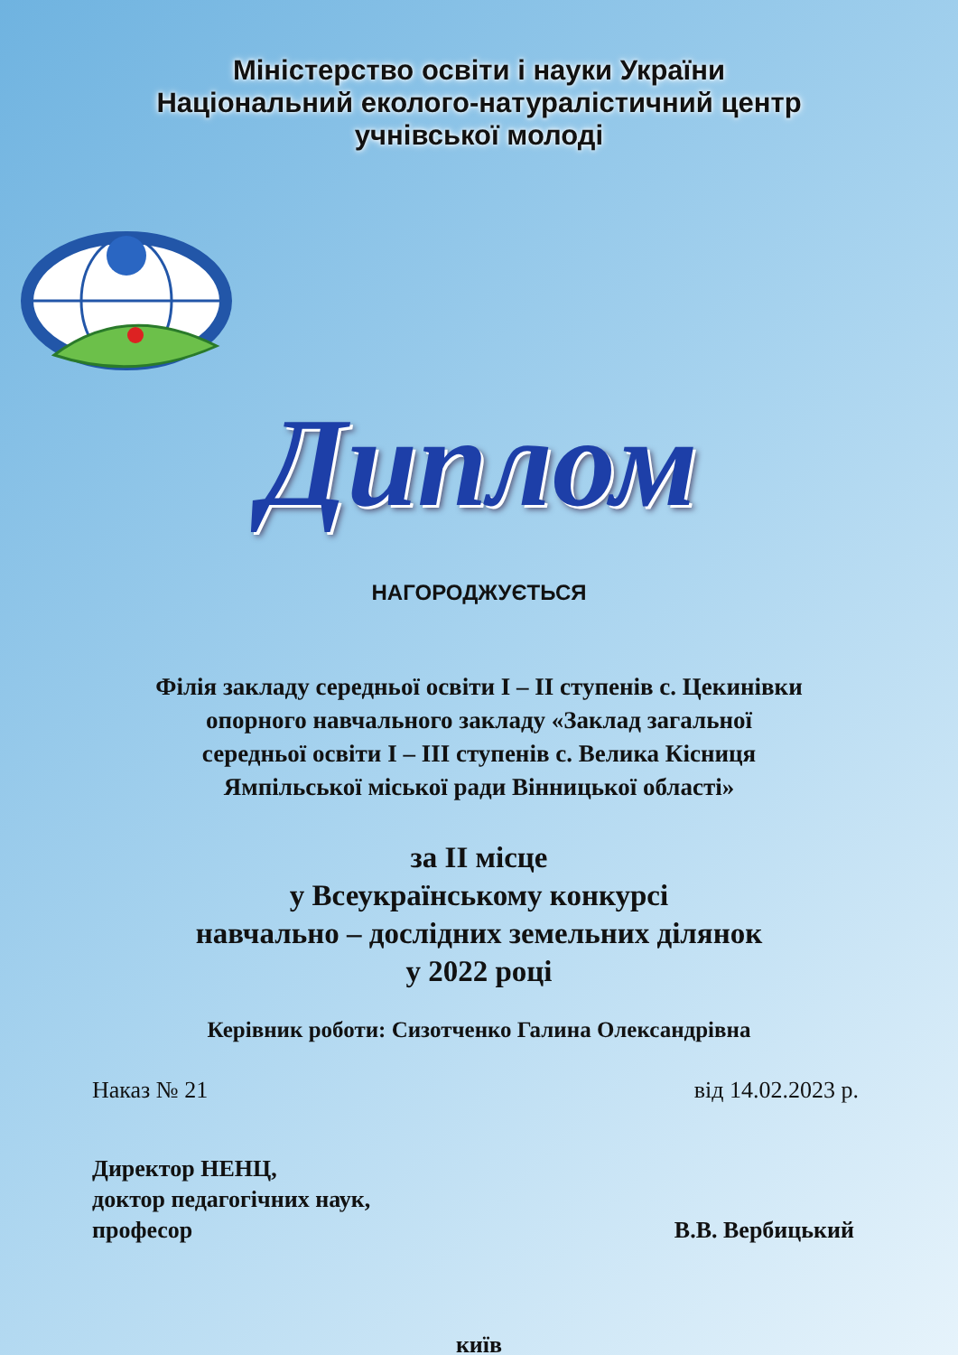Міністерство освіти і науки України
Національний еколого-натуралістичний центр
учнівської молоді
Диплом
НАГОРОДЖУЄТЬСЯ
Філія закладу середньої освіти I – II ступенів с. Цекинівки
опорного навчального закладу «Заклад загальної
середньої освіти I – III ступенів с. Велика Кісниця
Ямпільської міської ради Вінницької області»
за II місце
у Всеукраїнському конкурсі
навчально – дослідних земельних ділянок
у 2022 році
Керівник роботи: Сизотченко Галина Олександрівна
Наказ № 21 від 14.02.2023 р.
Директор НЕНЦ,
доктор педагогічних наук,
професор
В.В. Вербицький
київ